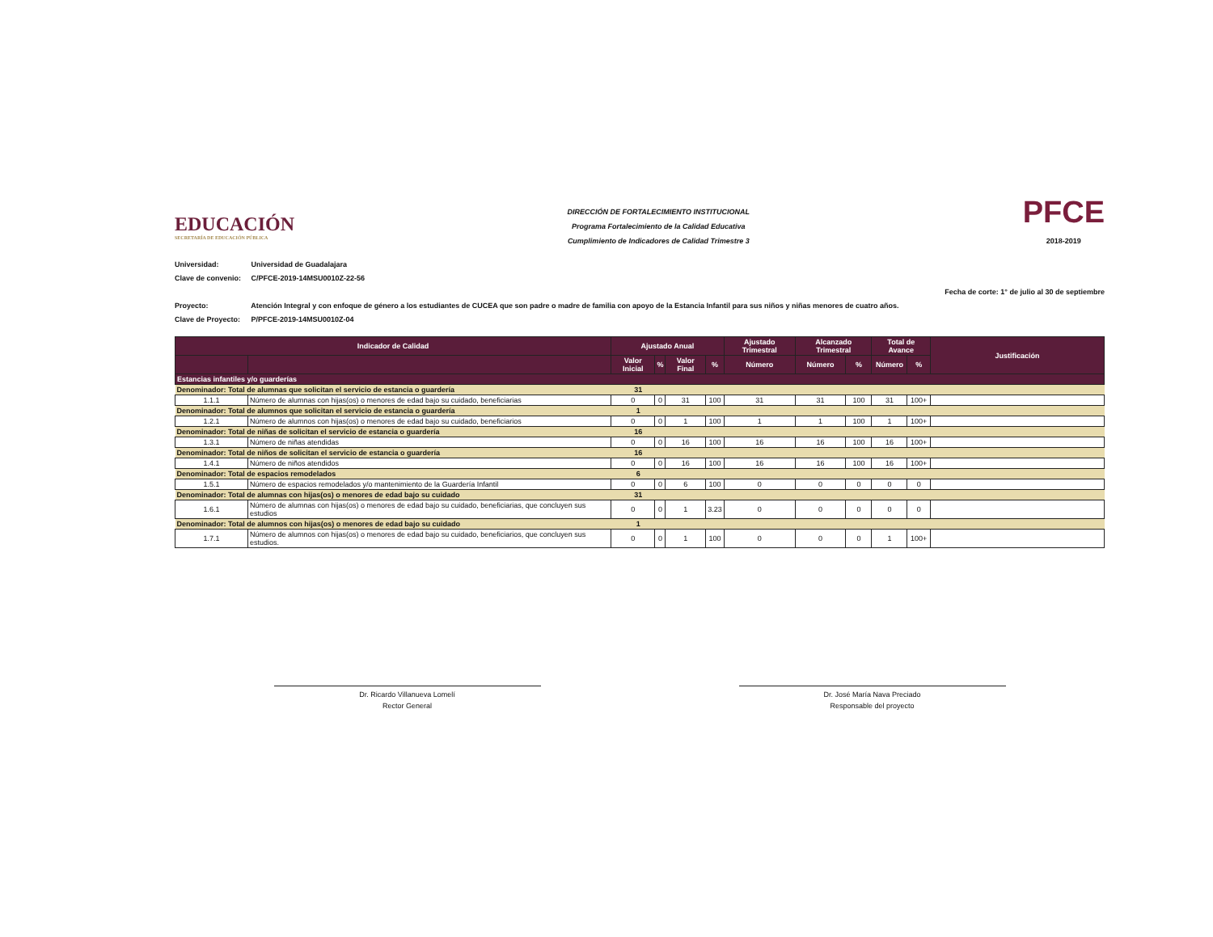EDUCACIÓN
SECRETARÍA DE EDUCACIÓN PÚBLICA
DIRECCIÓN DE FORTALECIMIENTO INSTITUCIONAL
Programa Fortalecimiento de la Calidad Educativa
Cumplimiento de Indicadores de Calidad Trimestre 3
PFCE
2018-2019
Universidad: Universidad de Guadalajara
Clave de convenio: C/PFCE-2019-14MSU0010Z-22-56
Fecha de corte: 1° de julio al 30 de septiembre
Proyecto: Atención Integral y con enfoque de género a los estudiantes de CUCEA que son padre o madre de familia con apoyo de la Estancia Infantil para sus niños y niñas menores de cuatro años.
Clave de Proyecto: P/PFCE-2019-14MSU0010Z-04
| Indicador de Calidad | | Ajustado Anual | | | | Ajustado Trimestral | Alcanzado Trimestral | | Total de Avance | | Justificación |
| --- | --- | --- | --- | --- | --- | --- | --- | --- | --- | --- | --- |
| | | Valor Inicial | % | Valor Final | % | Número | Número | % | Número | % | |
| Estancias infantiles y/o guarderías | | | | | | | | | | | |
| Denominador: Total de alumnas que solicitan el servicio de estancia o guardería | | 31 | | | | | | | | | |
| 1.1.1 | Número de alumnas con hijas(os) o menores de edad bajo su cuidado, beneficiarias | 0 | 0 | 31 | 100 | 31 | 31 | 100 | 31 | 100+ | |
| Denominador: Total de alumnos que solicitan el servicio de estancia o guardería | | 1 | | | | | | | | | |
| 1.2.1 | Número de alumnos con hijas(os) o menores de edad bajo su cuidado, beneficiarios | 0 | 0 | 1 | 100 | 1 | 1 | 100 | 1 | 100+ | |
| Denominador: Total de niñas de solicitan el servicio de estancia o guardería | | 16 | | | | | | | | | |
| 1.3.1 | Número de niñas atendidas | 0 | 0 | 16 | 100 | 16 | 16 | 100 | 16 | 100+ | |
| Denominador: Total de niños de solicitan el servicio de estancia o guardería | | 16 | | | | | | | | | |
| 1.4.1 | Número de niños atendidos | 0 | 0 | 16 | 100 | 16 | 16 | 100 | 16 | 100+ | |
| Denominador: Total de espacios remodelados | | 6 | | | | | | | | | |
| 1.5.1 | Número de espacios remodelados y/o mantenimiento de la Guardería Infantil | 0 | 0 | 6 | 100 | 0 | 0 | 0 | 0 | 0 | |
| Denominador: Total de alumnas con hijas(os) o menores de edad bajo su cuidado | | 31 | | | | | | | | | |
| 1.6.1 | Número de alumnas con hijas(os) o menores de edad bajo su cuidado, beneficiarias, que concluyen sus estudios | 0 | 0 | 1 | 3.23 | 0 | 0 | 0 | 0 | 0 | |
| Denominador: Total de alumnos con hijas(os) o menores de edad bajo su cuidado | | 1 | | | | | | | | | |
| 1.7.1 | Número de alumnos con hijas(os) o menores de edad bajo su cuidado, beneficiarios, que concluyen sus estudios. | 0 | 0 | 1 | 100 | 0 | 0 | 0 | 1 | 100+ | |
Dr. Ricardo Villanueva Lomelí
Rector General
Dr. José María Nava Preciado
Responsable del proyecto